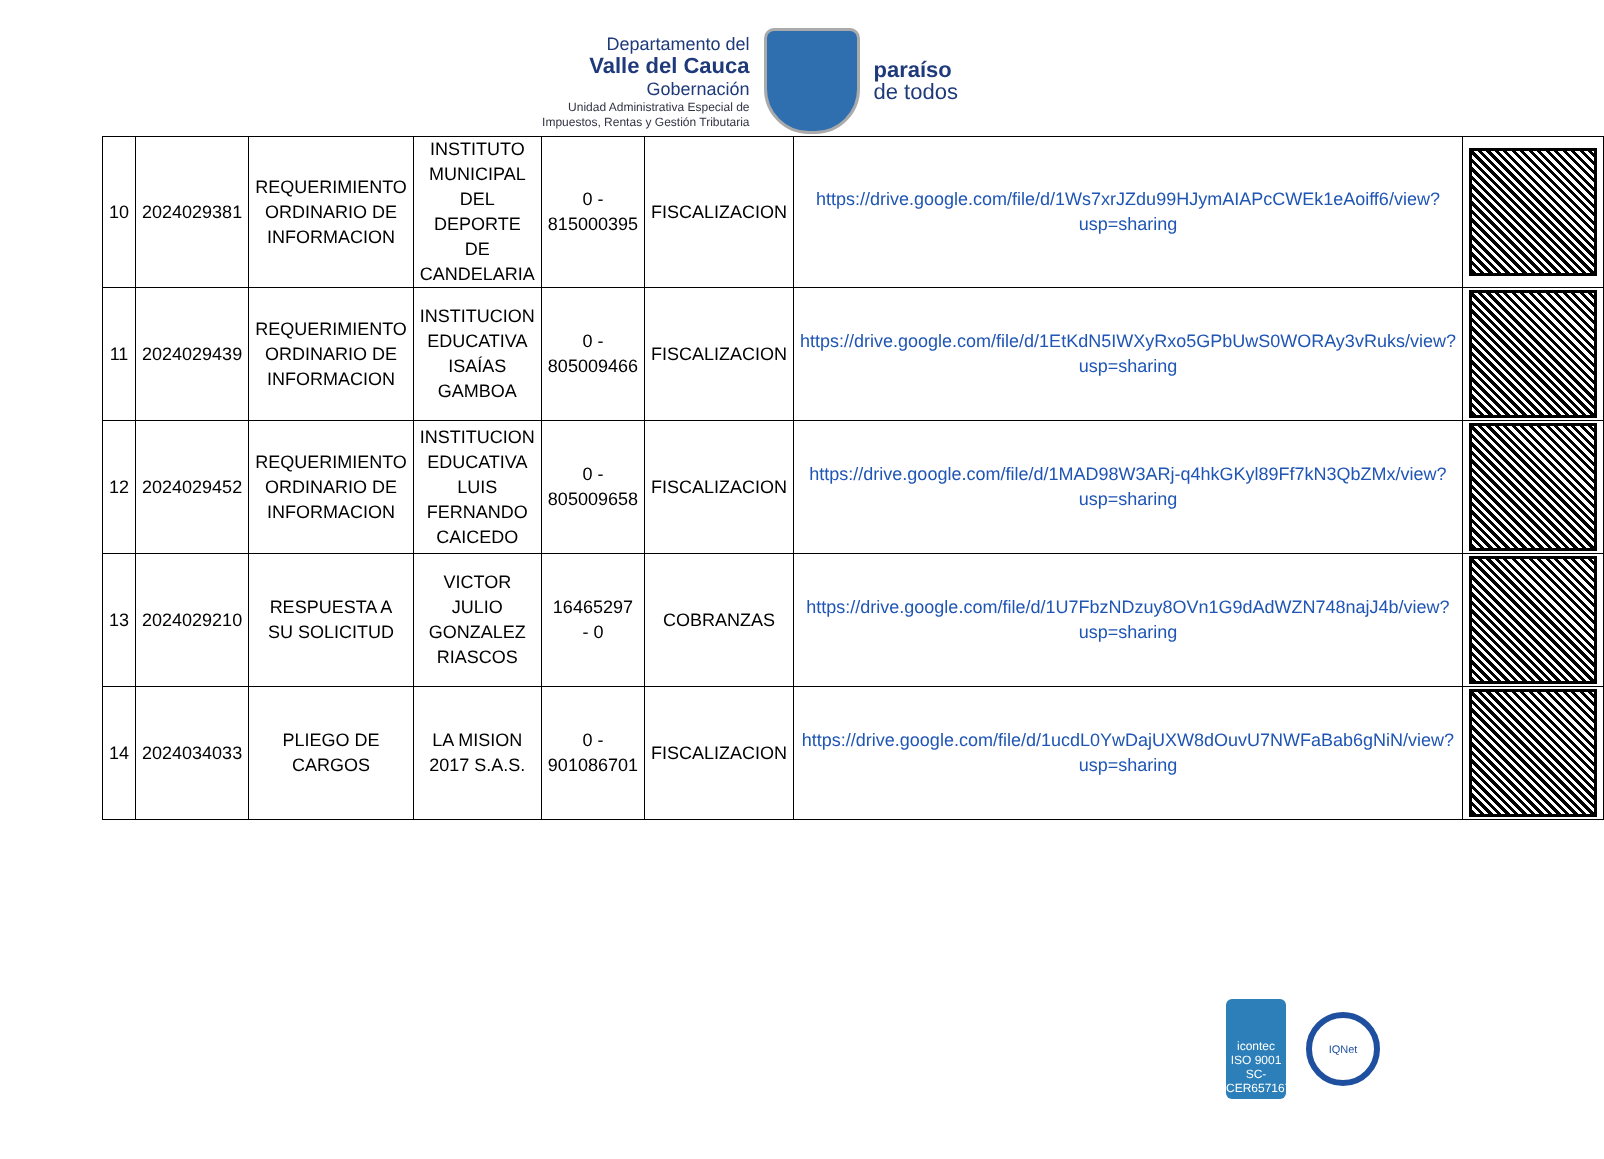Departamento del
Valle del Cauca
Gobernación
Unidad Administrativa Especial de
Impuestos, Rentas y Gestión Tributaria
paraíso
de todos
| 10 | 2024029381 | REQUERIMIENTO ORDINARIO DE INFORMACION | INSTITUTO MUNICIPAL DEL DEPORTE DE CANDELARIA | 0 - 815000395 | FISCALIZACION | https://drive.google.com/file/d/1Ws7xrJZdu99HJymAIAPcCWEk1eAoiff6/view?usp=sharing | |
| 11 | 2024029439 | REQUERIMIENTO ORDINARIO DE INFORMACION | INSTITUCION EDUCATIVA ISAÍAS GAMBOA | 0 - 805009466 | FISCALIZACION | https://drive.google.com/file/d/1EtKdN5IWXyRxo5GPbUwS0WORAy3vRuks/view?usp=sharing | |
| 12 | 2024029452 | REQUERIMIENTO ORDINARIO DE INFORMACION | INSTITUCION EDUCATIVA LUIS FERNANDO CAICEDO | 0 - 805009658 | FISCALIZACION | https://drive.google.com/file/d/1MAD98W3ARj-q4hkGKyl89Ff7kN3QbZMx/view?usp=sharing | |
| 13 | 2024029210 | RESPUESTA A SU SOLICITUD | VICTOR JULIO GONZALEZ RIASCOS | 16465297 - 0 | COBRANZAS | https://drive.google.com/file/d/1U7FbzNDzuy8OVn1G9dAdWZN748najJ4b/view?usp=sharing | |
| 14 | 2024034033 | PLIEGO DE CARGOS | LA MISION 2017 S.A.S. | 0 - 901086701 | FISCALIZACION | https://drive.google.com/file/d/1ucdL0YwDajUXW8dOuvU7NWFaBab6gNiN/view?usp=sharing | |
icontec
ISO 9001
SC-CER657167
IQNet